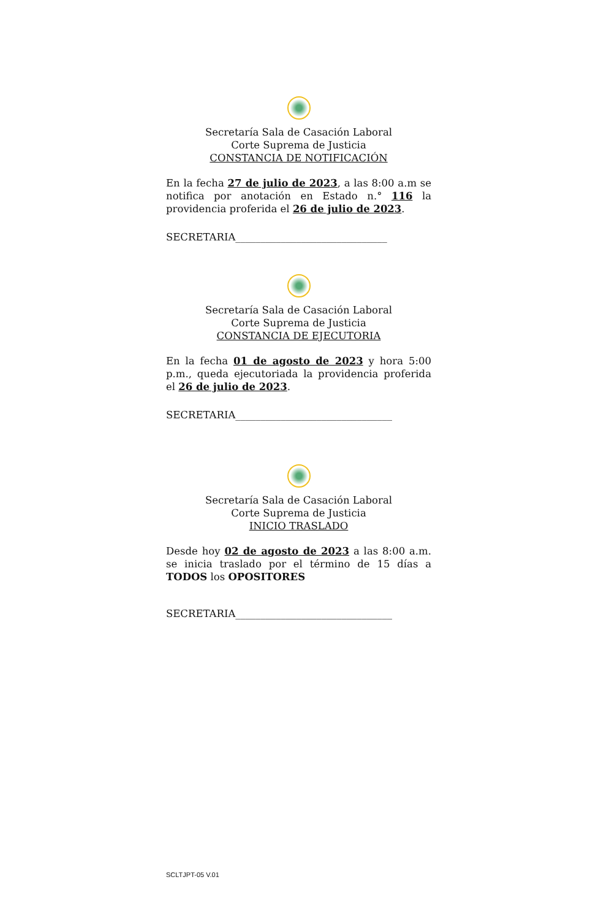Secretaría Sala de Casación Laboral
Corte Suprema de Justicia
CONSTANCIA DE NOTIFICACIÓN
En la fecha 27 de julio de 2023, a las 8:00 a.m se notifica por anotación en Estado n.° 116 la providencia proferida el 26 de julio de 2023.
SECRETARIA______________________________
Secretaría Sala de Casación Laboral
Corte Suprema de Justicia
CONSTANCIA DE EJECUTORIA
En la fecha 01 de agosto de 2023 y hora 5:00 p.m., queda ejecutoriada la providencia proferida el 26 de julio de 2023.
SECRETARIA_______________________________
Secretaría Sala de Casación Laboral
Corte Suprema de Justicia
INICIO TRASLADO
Desde hoy 02 de agosto de 2023 a las 8:00 a.m. se inicia traslado por el término de 15 días a TODOS los OPOSITORES
SECRETARIA_______________________________
SCLTJPT-05 V.01